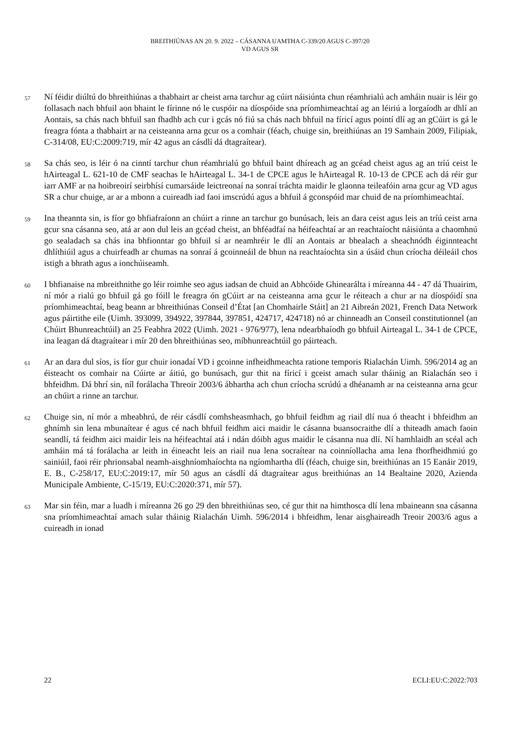BREITHIÚNAS AN 20. 9. 2022 – CÁSANNA UAMTHA C-339/20 AGUS C-397/20
VD AGUS SR
57
Ní féidir diúltú do bhreithiúnas a thabhairt ar cheist arna tarchur ag cúirt náisiúnta chun réamhrialú ach amháin nuair is léir go follasach nach bhfuil aon bhaint le fírinne nó le cuspóir na díospóide sna príomhimeachtaí ag an léiriú a lorgaíodh ar dhlí an Aontais, sa chás nach bhfuil san fhadhb ach cur i gcás nó fiú sa chás nach bhfuil na fíricí agus pointí dlí ag an gCúirt is gá le freagra fónta a thabhairt ar na ceisteanna arna gcur os a comhair (féach, chuige sin, breithiúnas an 19 Samhain 2009, Filipiak, C-314/08, EU:C:2009:719, mír 42 agus an cásdlí dá dtagraítear).
58
Sa chás seo, is léir ó na cinntí tarchur chun réamhrialú go bhfuil baint dhíreach ag an gcéad cheist agus ag an tríú ceist le hAirteagal L. 621-10 de CMF seachas le hAirteagal L. 34-1 de CPCE agus le hAirteagal R. 10-13 de CPCE ach dá réir gur iarr AMF ar na hoibreoirí seirbhísí cumarsáide leictreonaí na sonraí tráchta maidir le glaonna teileafóin arna gcur ag VD agus SR a chur chuige, ar ar a mbonn a cuireadh iad faoi imscrúdú agus a bhfuil á gconspóid mar chuid de na príomhimeachtaí.
59
Ina theannta sin, is fíor go bhfiafraíonn an chúirt a rinne an tarchur go bunúsach, leis an dara ceist agus leis an tríú ceist arna gcur sna cásanna seo, atá ar aon dul leis an gcéad cheist, an bhféadfaí na héifeachtaí ar an reachtaíocht náisiúnta a chaomhnú go sealadach sa chás ina bhfionntar go bhfuil sí ar neamhréir le dlí an Aontais ar bhealach a sheachnódh éiginnteacht dhlíthiúil agus a chuirfeadh ar chumas na sonraí á gcoinneáil de bhun na reachtaíochta sin a úsáid chun críocha déileáil chos istigh a bhrath agus a ionchúiseamh.
60
I bhfianaise na mbreithnithe go léir roimhe seo agus iadsan de chuid an Abhcóide Ghinearálta i míreanna 44 - 47 dá Thuairim, ní mór a rialú go bhfuil gá go fóill le freagra ón gCúirt ar na ceisteanna arna gcur le réiteach a chur ar na díospóidí sna príomhimeachtaí, beag beann ar bhreithiúnas Conseil d’État [an Chomhairle Stáit] an 21 Aibreán 2021, French Data Network agus páirtithe eile (Uimh. 393099, 394922, 397844, 397851, 424717, 424718) nó ar chinneadh an Conseil constitutionnel (an Chúirt Bhunreachtúil) an 25 Feabhra 2022 (Uimh. 2021 - 976/977), lena ndearbhaíodh go bhfuil Airteagal L. 34-1 de CPCE, ina leagan dá dtagraítear i mír 20 den bhreithiúnas seo, míbhunreachtúil go páirteach.
61
Ar an dara dul síos, is fíor gur chuir ionadaí VD i gcoinne infheidhmeachta ratione temporis Rialachán Uimh. 596/2014 ag an éisteacht os comhair na Cúirte ar áitiú, go bunúsach, gur thit na fíricí i gceist amach sular tháinig an Rialachán seo i bhfeidhm. Dá bhrí sin, níl forálacha Threoir 2003/6 ábhartha ach chun críocha scrúdú a dhéanamh ar na ceisteanna arna gcur an chúirt a rinne an tarchur.
62
Chuige sin, ní mór a mheabhrú, de réir cásdlí comhsheasmhach, go bhfuil feidhm ag riail dlí nua ó theacht i bhfeidhm an ghnímh sin lena mbunaítear é agus cé nach bhfuil feidhm aici maidir le cásanna buansocraithe dlí a thiteadh amach faoin seandlí, tá feidhm aici maidir leis na héifeachtaí atá i ndán dóibh agus maidir le cásanna nua dlí. Ní hamhlaidh an scéal ach amháin má tá forálacha ar leith in éineacht leis an riail nua lena socraítear na coinníollacha ama lena fhorfheidhmiú go sainiúil, faoi réir phrionsabal neamh-aisghníomhaíochta na ngíomhartha dlí (féach, chuige sin, breithiúnas an 15 Eanáir 2019, E. B., C-258/17, EU:C:2019:17, mír 50 agus an cásdlí dá dtagraítear agus breithiúnas an 14 Bealtaine 2020, Azienda Municipale Ambiente, C-15/19, EU:C:2020:371, mír 57).
63
Mar sin féin, mar a luadh i míreanna 26 go 29 den bhreithiúnas seo, cé gur thit na himthosca dlí lena mbaineann sna cásanna sna príomhimeachtaí amach sular tháinig Rialachán Uimh. 596/2014 i bhfeidhm, lenar aisghaireadh Treoir 2003/6 agus a cuireadh in ionad
22 ECLI:EU:C:2022:703